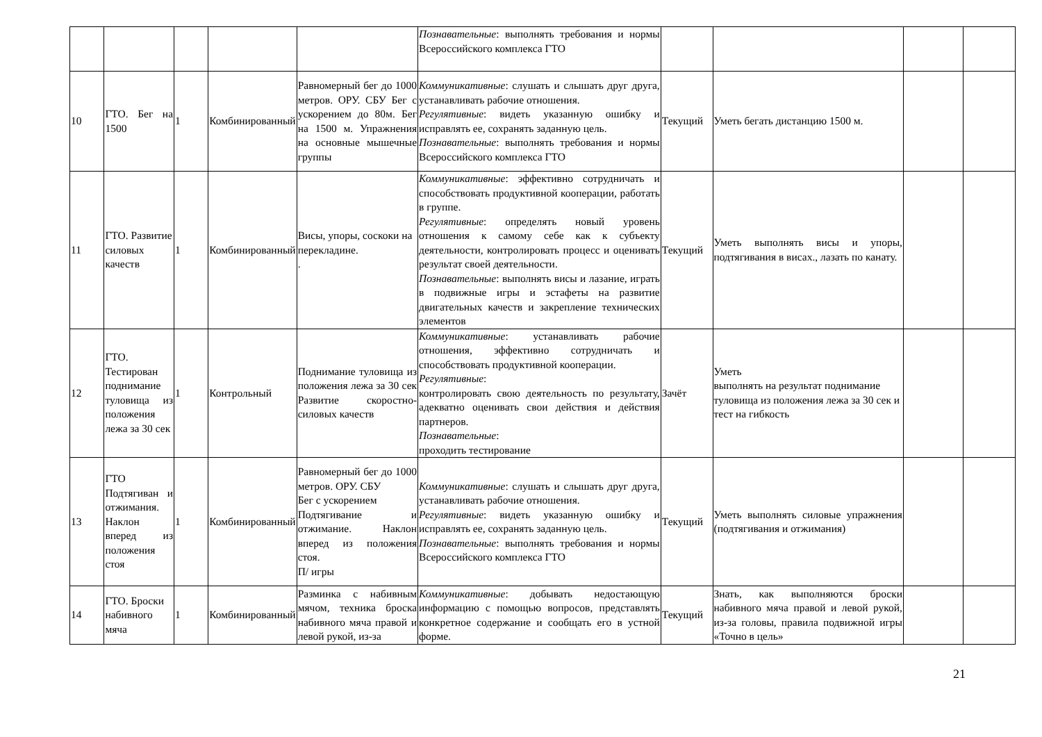| | | | | | Познавательные : выполнять требования и нормы Всероссийского комплекса ГТО | | | | |
| 10 | ГТО. Бег на 1500 | 1 | Комбинированный | Равномерный бег до 1000 метров. ОРУ. СБУ Бег с ускорением до 80м. Бег на 1500 м. Упражнения на основные мышечные группы | Коммуникативные : слушать и слышать друг друга, устанавливать рабочие отношения. Регулятивные : видеть указанную ошибку и исправлять ее, сохранять заданную цель. Познавательные : выполнять требования и нормы Всероссийского комплекса ГТО | Текущий | Уметь бегать дистанцию 1500 м. | | |
| 11 | ГТО. Развитие силовых качеств | 1 | Комбинированный | Висы, упоры, соскоки на перекладине. . | Коммуникативные : эффективно сотрудничать и способствовать продуктивной кооперации, работать в группе. Регулятивные : определять новый уровень отношения к самому себе как к субъекту деятельности, контролировать процесс и оценивать результат своей деятельности. Познавательные : выполнять висы и лазание, играть в подвижные игры и эстафеты на развитие двигательных качеств и закрепление технических элементов | Текущий | Уметь выполнять висы и упоры, подтягивания в висах., лазать по канату. | | |
| 12 | ГТО. Тестирован поднимание туловища из положения лежа за 30 сек | 1 | Контрольный | Поднимание туловища из положения лежа за 30 сек Развитие скоростно-силовых качеств | Коммуникативные : устанавливать рабочие отношения, эффективно сотрудничать и способствовать продуктивной кооперации. Регулятивные : контролировать свою деятельность по результату, адекватно оценивать свои действия и действия партнеров. Познавательные : проходить тестирование | Зачёт | Уметь выполнять на результат поднимание туловища из положения лежа за 30 сек и тест на гибкость | | |
| 13 | ГТО Подтягиван и отжимания. Наклон вперед из положения стоя | 1 | Комбинированный | Равномерный бег до 1000 метров. ОРУ. СБУ Бег с ускорением Подтягивание и отжимание. Наклон вперед из положения стоя. П/ игры | Коммуникативные : слушать и слышать друг друга, устанавливать рабочие отношения. Регулятивные : видеть указанную ошибку и исправлять ее, сохранять заданную цель. Познавательные : выполнять требования и нормы Всероссийского комплекса ГТО | Текущий | Уметь выполнять силовые упражнения (подтягивания и отжимания) | | |
| 14 | ГТО. Броски набивного мяча | 1 | Комбинированный | Разминка с набивным мячом, техника броска набивного мяча правой и левой рукой, из-за | Коммуникативные : добывать недостающую информацию с помощью вопросов, представлять конкретное содержание и сообщать его в устной форме. | Текущий | Знать, как выполняются броски набивного мяча правой и левой рукой, из-за головы, правила подвижной игры «Точно в цель» | | |
21